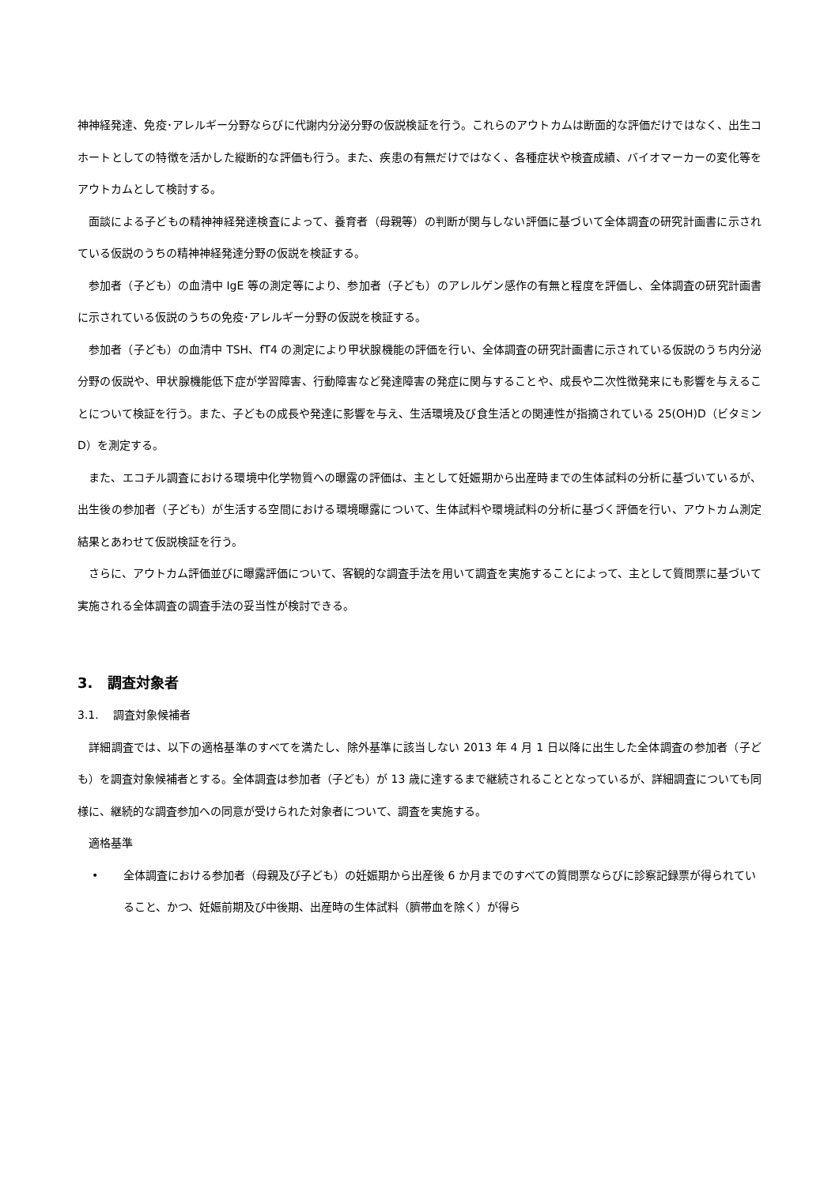神神経発達、免疫･アレルギー分野ならびに代謝内分泌分野の仮説検証を行う。これらのアウトカムは断面的な評価だけではなく、出生コホートとしての特徴を活かした縦断的な評価も行う。また、疾患の有無だけではなく、各種症状や検査成績、バイオマーカーの変化等をアウトカムとして検討する。
面談による子どもの精神神経発達検査によって、養育者（母親等）の判断が関与しない評価に基づいて全体調査の研究計画書に示されている仮説のうちの精神神経発達分野の仮説を検証する。
参加者（子ども）の血清中 IgE 等の測定等により、参加者（子ども）のアレルゲン感作の有無と程度を評価し、全体調査の研究計画書に示されている仮説のうちの免疫･アレルギー分野の仮説を検証する。
参加者（子ども）の血清中 TSH、fT4 の測定により甲状腺機能の評価を行い、全体調査の研究計画書に示されている仮説のうち内分泌分野の仮説や、甲状腺機能低下症が学習障害、行動障害など発達障害の発症に関与することや、成長や二次性徴発来にも影響を与えることについて検証を行う。また、子どもの成長や発達に影響を与え、生活環境及び食生活との関連性が指摘されている 25(OH)D（ビタミン D）を測定する。
また、エコチル調査における環境中化学物質への曝露の評価は、主として妊娠期から出産時までの生体試料の分析に基づいているが、出生後の参加者（子ども）が生活する空間における環境曝露について、生体試料や環境試料の分析に基づく評価を行い、アウトカム測定結果とあわせて仮説検証を行う。
さらに、アウトカム評価並びに曝露評価について、客観的な調査手法を用いて調査を実施することによって、主として質問票に基づいて実施される全体調査の調査手法の妥当性が検討できる。
3. 調査対象者
3.1. 調査対象候補者
詳細調査では、以下の適格基準のすべてを満たし、除外基準に該当しない 2013 年 4 月 1 日以降に出生した全体調査の参加者（子ども）を調査対象候補者とする。全体調査は参加者（子ども）が 13 歳に達するまで継続されることとなっているが、詳細調査についても同様に、継続的な調査参加への同意が受けられた対象者について、調査を実施する。
適格基準
• 全体調査における参加者（母親及び子ども）の妊娠期から出産後 6 か月までのすべての質問票ならびに診察記録票が得られていること、かつ、妊娠前期及び中後期、出産時の生体試料（臍帯血を除く）が得ら